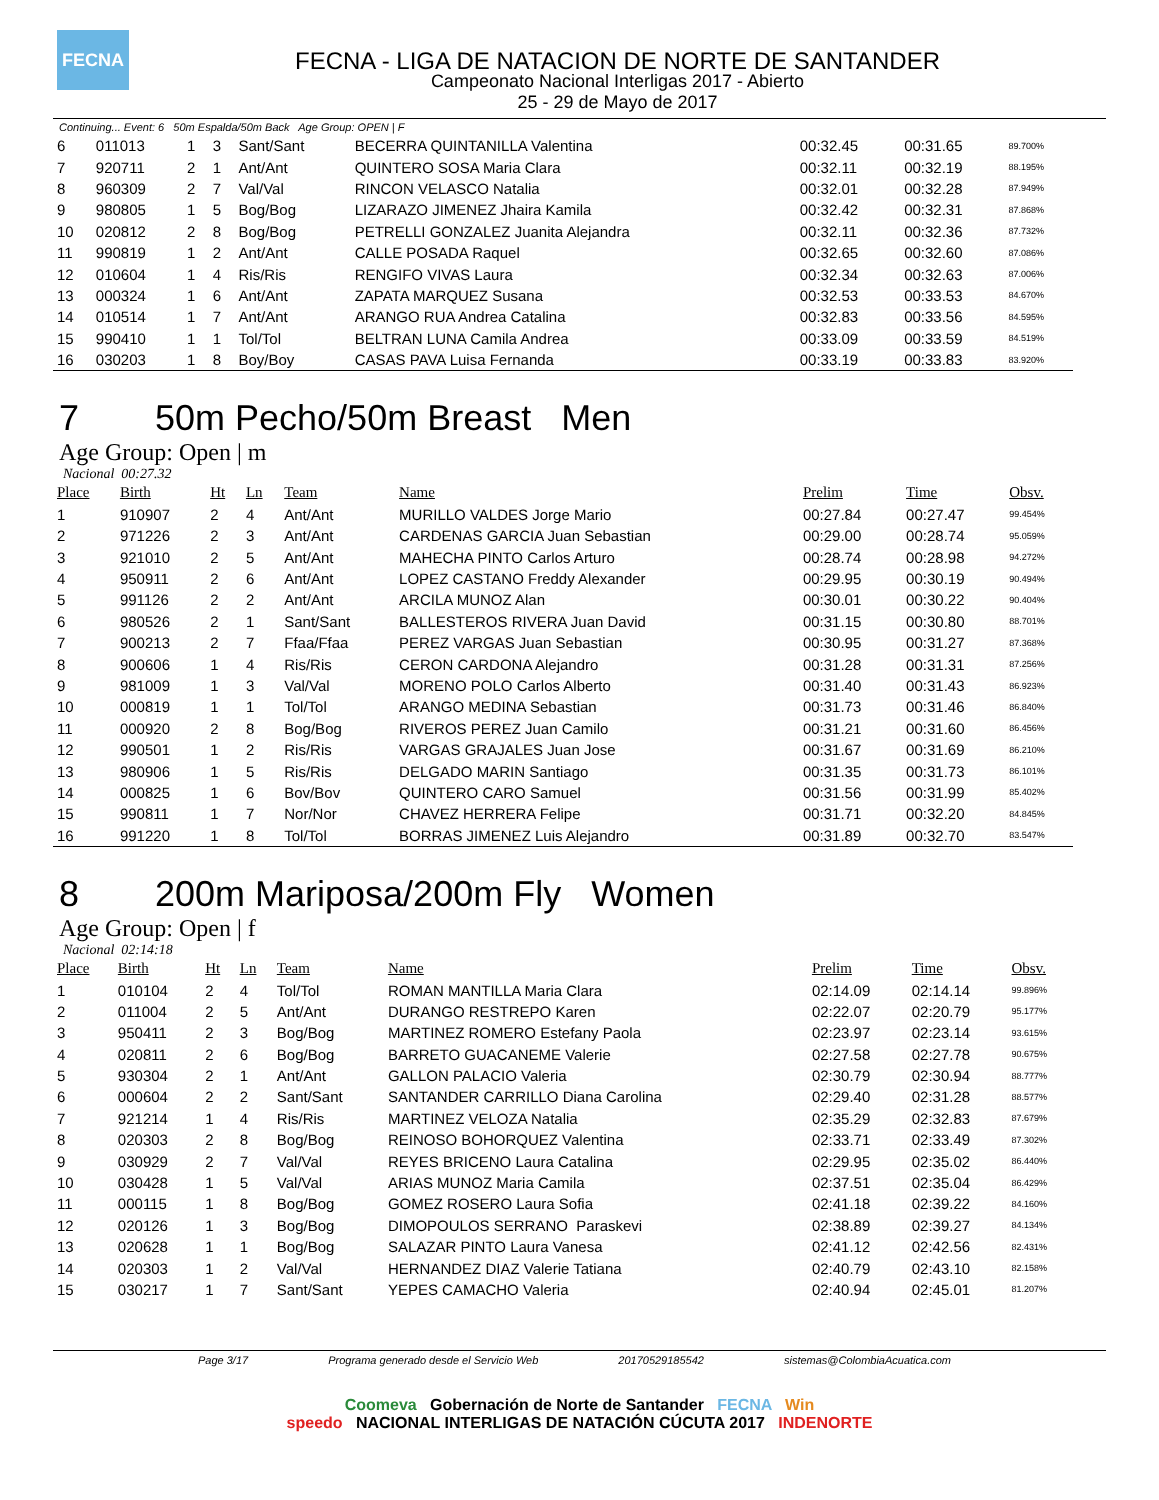FECNA
FECNA - LIGA DE NATACION DE NORTE DE SANTANDER
Campeonato Nacional Interligas 2017 - Abierto
25 - 29 de Mayo de 2017
Continuing... Event: 6 50m Espalda/50m Back Age Group: OPEN | F
| 6 | 011013 | 1 | 3 | Sant/Sant | BECERRA QUINTANILLA Valentina | 00:32.45 | 00:31.65 | 89.700% |
| 7 | 920711 | 2 | 1 | Ant/Ant | QUINTERO SOSA Maria Clara | 00:32.11 | 00:32.19 | 88.195% |
| 8 | 960309 | 2 | 7 | Val/Val | RINCON VELASCO Natalia | 00:32.01 | 00:32.28 | 87.949% |
| 9 | 980805 | 1 | 5 | Bog/Bog | LIZARAZO JIMENEZ Jhaira Kamila | 00:32.42 | 00:32.31 | 87.868% |
| 10 | 020812 | 2 | 8 | Bog/Bog | PETRELLI GONZALEZ Juanita Alejandra | 00:32.11 | 00:32.36 | 87.732% |
| 11 | 990819 | 1 | 2 | Ant/Ant | CALLE POSADA Raquel | 00:32.65 | 00:32.60 | 87.086% |
| 12 | 010604 | 1 | 4 | Ris/Ris | RENGIFO VIVAS Laura | 00:32.34 | 00:32.63 | 87.006% |
| 13 | 000324 | 1 | 6 | Ant/Ant | ZAPATA MARQUEZ Susana | 00:32.53 | 00:33.53 | 84.670% |
| 14 | 010514 | 1 | 7 | Ant/Ant | ARANGO RUA Andrea Catalina | 00:32.83 | 00:33.56 | 84.595% |
| 15 | 990410 | 1 | 1 | Tol/Tol | BELTRAN LUNA Camila Andrea | 00:33.09 | 00:33.59 | 84.519% |
| 16 | 030203 | 1 | 8 | Boy/Boy | CASAS PAVA Luisa Fernanda | 00:33.19 | 00:33.83 | 83.920% |
7 50m Pecho/50m Breast Men
Age Group: Open | m
Nacional 00:27.32
| Place | Birth | Ht | Ln | Team | Name | Prelim | Time | Obsv. |
| --- | --- | --- | --- | --- | --- | --- | --- | --- |
| 1 | 910907 | 2 | 4 | Ant/Ant | MURILLO VALDES Jorge Mario | 00:27.84 | 00:27.47 | 99.454% |
| 2 | 971226 | 2 | 3 | Ant/Ant | CARDENAS GARCIA Juan Sebastian | 00:29.00 | 00:28.74 | 95.059% |
| 3 | 921010 | 2 | 5 | Ant/Ant | MAHECHA PINTO Carlos Arturo | 00:28.74 | 00:28.98 | 94.272% |
| 4 | 950911 | 2 | 6 | Ant/Ant | LOPEZ CASTANO Freddy Alexander | 00:29.95 | 00:30.19 | 90.494% |
| 5 | 991126 | 2 | 2 | Ant/Ant | ARCILA MUNOZ Alan | 00:30.01 | 00:30.22 | 90.404% |
| 6 | 980526 | 2 | 1 | Sant/Sant | BALLESTEROS RIVERA Juan David | 00:31.15 | 00:30.80 | 88.701% |
| 7 | 900213 | 2 | 7 | Ffaa/Ffaa | PEREZ VARGAS Juan Sebastian | 00:30.95 | 00:31.27 | 87.368% |
| 8 | 900606 | 1 | 4 | Ris/Ris | CERON CARDONA Alejandro | 00:31.28 | 00:31.31 | 87.256% |
| 9 | 981009 | 1 | 3 | Val/Val | MORENO POLO Carlos Alberto | 00:31.40 | 00:31.43 | 86.923% |
| 10 | 000819 | 1 | 1 | Tol/Tol | ARANGO MEDINA Sebastian | 00:31.73 | 00:31.46 | 86.840% |
| 11 | 000920 | 2 | 8 | Bog/Bog | RIVEROS PEREZ Juan Camilo | 00:31.21 | 00:31.60 | 86.456% |
| 12 | 990501 | 1 | 2 | Ris/Ris | VARGAS GRAJALES Juan Jose | 00:31.67 | 00:31.69 | 86.210% |
| 13 | 980906 | 1 | 5 | Ris/Ris | DELGADO MARIN Santiago | 00:31.35 | 00:31.73 | 86.101% |
| 14 | 000825 | 1 | 6 | Bov/Bov | QUINTERO CARO Samuel | 00:31.56 | 00:31.99 | 85.402% |
| 15 | 990811 | 1 | 7 | Nor/Nor | CHAVEZ HERRERA Felipe | 00:31.71 | 00:32.20 | 84.845% |
| 16 | 991220 | 1 | 8 | Tol/Tol | BORRAS JIMENEZ Luis Alejandro | 00:31.89 | 00:32.70 | 83.547% |
8 200m Mariposa/200m Fly Women
Age Group: Open | f
Nacional 02:14:18
| Place | Birth | Ht | Ln | Team | Name | Prelim | Time | Obsv. |
| --- | --- | --- | --- | --- | --- | --- | --- | --- |
| 1 | 010104 | 2 | 4 | Tol/Tol | ROMAN MANTILLA Maria Clara | 02:14.09 | 02:14.14 | 99.896% |
| 2 | 011004 | 2 | 5 | Ant/Ant | DURANGO RESTREPO Karen | 02:22.07 | 02:20.79 | 95.177% |
| 3 | 950411 | 2 | 3 | Bog/Bog | MARTINEZ ROMERO Estefany Paola | 02:23.97 | 02:23.14 | 93.615% |
| 4 | 020811 | 2 | 6 | Bog/Bog | BARRETO GUACANEME Valerie | 02:27.58 | 02:27.78 | 90.675% |
| 5 | 930304 | 2 | 1 | Ant/Ant | GALLON PALACIO Valeria | 02:30.79 | 02:30.94 | 88.777% |
| 6 | 000604 | 2 | 2 | Sant/Sant | SANTANDER CARRILLO Diana Carolina | 02:29.40 | 02:31.28 | 88.577% |
| 7 | 921214 | 1 | 4 | Ris/Ris | MARTINEZ VELOZA Natalia | 02:35.29 | 02:32.83 | 87.679% |
| 8 | 020303 | 2 | 8 | Bog/Bog | REINOSO BOHORQUEZ Valentina | 02:33.71 | 02:33.49 | 87.302% |
| 9 | 030929 | 2 | 7 | Val/Val | REYES BRICENO Laura Catalina | 02:29.95 | 02:35.02 | 86.440% |
| 10 | 030428 | 1 | 5 | Val/Val | ARIAS MUNOZ Maria Camila | 02:37.51 | 02:35.04 | 86.429% |
| 11 | 000115 | 1 | 8 | Bog/Bog | GOMEZ ROSERO Laura Sofia | 02:41.18 | 02:39.22 | 84.160% |
| 12 | 020126 | 1 | 3 | Bog/Bog | DIMOPOULOS SERRANO Paraskevi | 02:38.89 | 02:39.27 | 84.134% |
| 13 | 020628 | 1 | 1 | Bog/Bog | SALAZAR PINTO Laura Vanesa | 02:41.12 | 02:42.56 | 82.431% |
| 14 | 020303 | 1 | 2 | Val/Val | HERNANDEZ DIAZ Valerie Tatiana | 02:40.79 | 02:43.10 | 82.158% |
| 15 | 030217 | 1 | 7 | Sant/Sant | YEPES CAMACHO Valeria | 02:40.94 | 02:45.01 | 81.207% |
Page 3/17 Programa generado desde el Servicio Web 20170529185542 sistemas@ColombiaAcuatica.com
Coomeva Gobernación de Norte de Santander FECNA Win
speedo NACIONAL INTERLIGAS DE NATACIÓN CÚCUTA 2017 INDENORTE